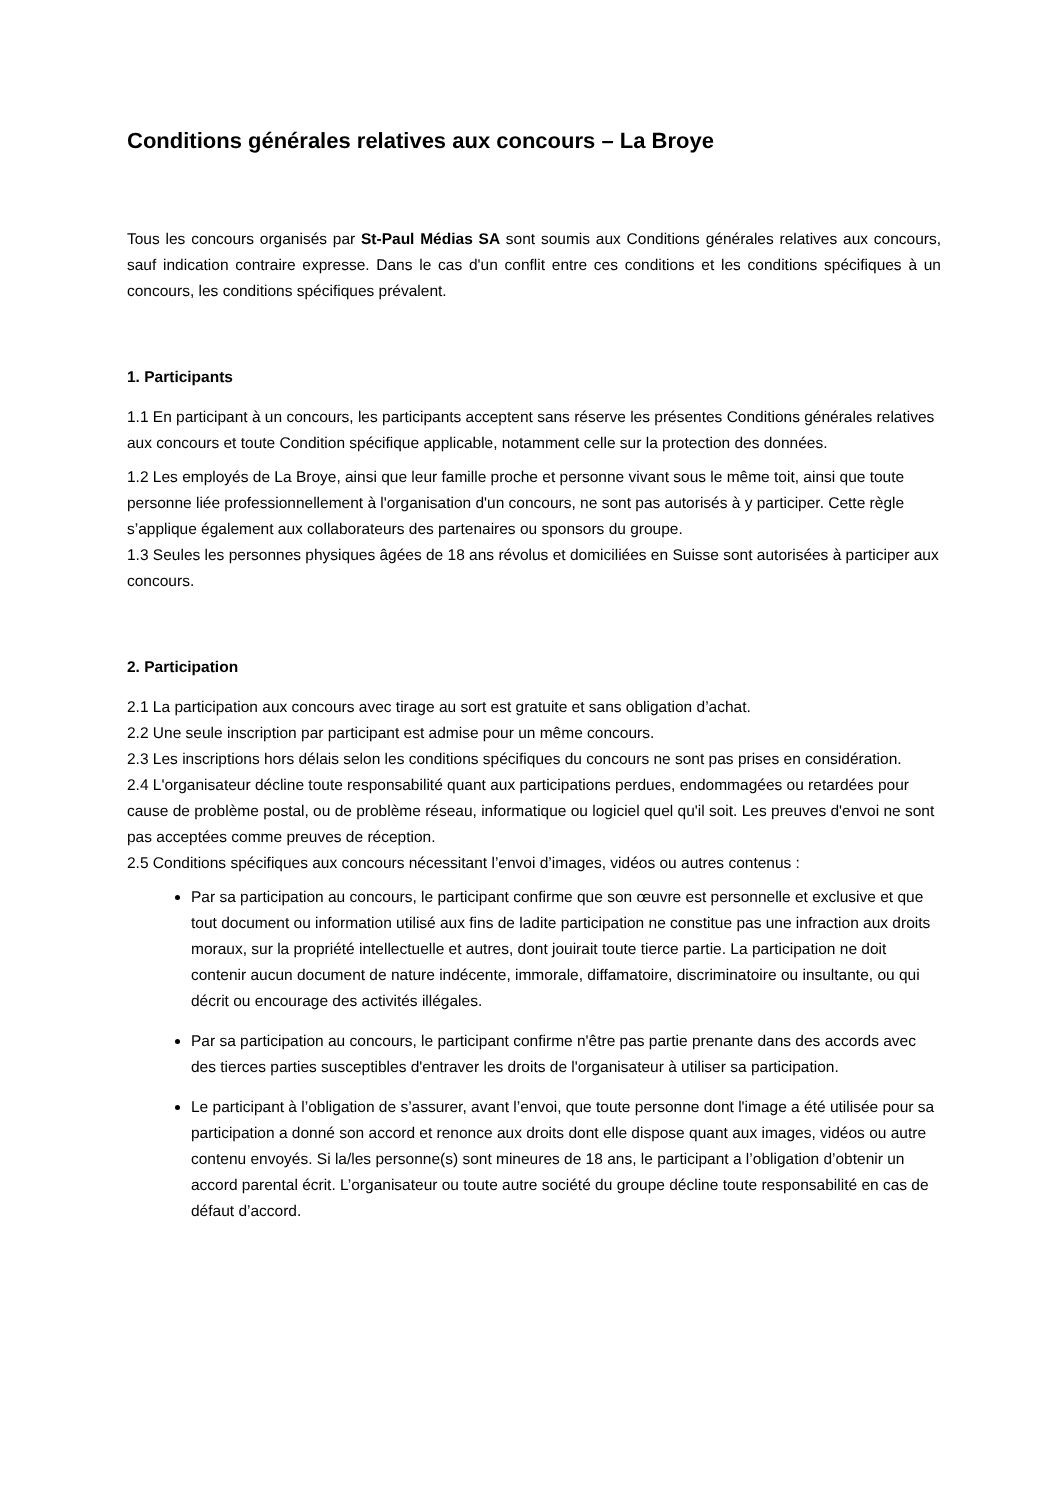Conditions générales relatives aux concours – La Broye
Tous les concours organisés par St-Paul Médias SA sont soumis aux Conditions générales relatives aux concours, sauf indication contraire expresse. Dans le cas d'un conflit entre ces conditions et les conditions spécifiques à un concours, les conditions spécifiques prévalent.
1. Participants
1.1 En participant à un concours, les participants acceptent sans réserve les présentes Conditions générales relatives aux concours et toute Condition spécifique applicable, notamment celle sur la protection des données.
1.2 Les employés de La Broye, ainsi que leur famille proche et personne vivant sous le même toit, ainsi que toute personne liée professionnellement à l'organisation d'un concours, ne sont pas autorisés à y participer. Cette règle s’applique également aux collaborateurs des partenaires ou sponsors du groupe.
1.3 Seules les personnes physiques âgées de 18 ans révolus et domiciliées en Suisse sont autorisées à participer aux concours.
2. Participation
2.1 La participation aux concours avec tirage au sort est gratuite et sans obligation d’achat.
2.2 Une seule inscription par participant est admise pour un même concours.
2.3 Les inscriptions hors délais selon les conditions spécifiques du concours ne sont pas prises en considération.
2.4 L'organisateur décline toute responsabilité quant aux participations perdues, endommagées ou retardées pour cause de problème postal, ou de problème réseau, informatique ou logiciel quel qu'il soit. Les preuves d'envoi ne sont pas acceptées comme preuves de réception.
2.5 Conditions spécifiques aux concours nécessitant l’envoi d’images, vidéos ou autres contenus :
Par sa participation au concours, le participant confirme que son œuvre est personnelle et exclusive et que tout document ou information utilisé aux fins de ladite participation ne constitue pas une infraction aux droits moraux, sur la propriété intellectuelle et autres, dont jouirait toute tierce partie. La participation ne doit contenir aucun document de nature indécente, immorale, diffamatoire, discriminatoire ou insultante, ou qui décrit ou encourage des activités illégales.
Par sa participation au concours, le participant confirme n'être pas partie prenante dans des accords avec des tierces parties susceptibles d'entraver les droits de l'organisateur à utiliser sa participation.
Le participant à l’obligation de s’assurer, avant l’envoi, que toute personne dont l'image a été utilisée pour sa participation a donné son accord et renonce aux droits dont elle dispose quant aux images, vidéos ou autre contenu envoyés. Si la/les personne(s) sont mineures de 18 ans, le participant a l’obligation d’obtenir un accord parental écrit. L’organisateur ou toute autre société du groupe décline toute responsabilité en cas de défaut d’accord.